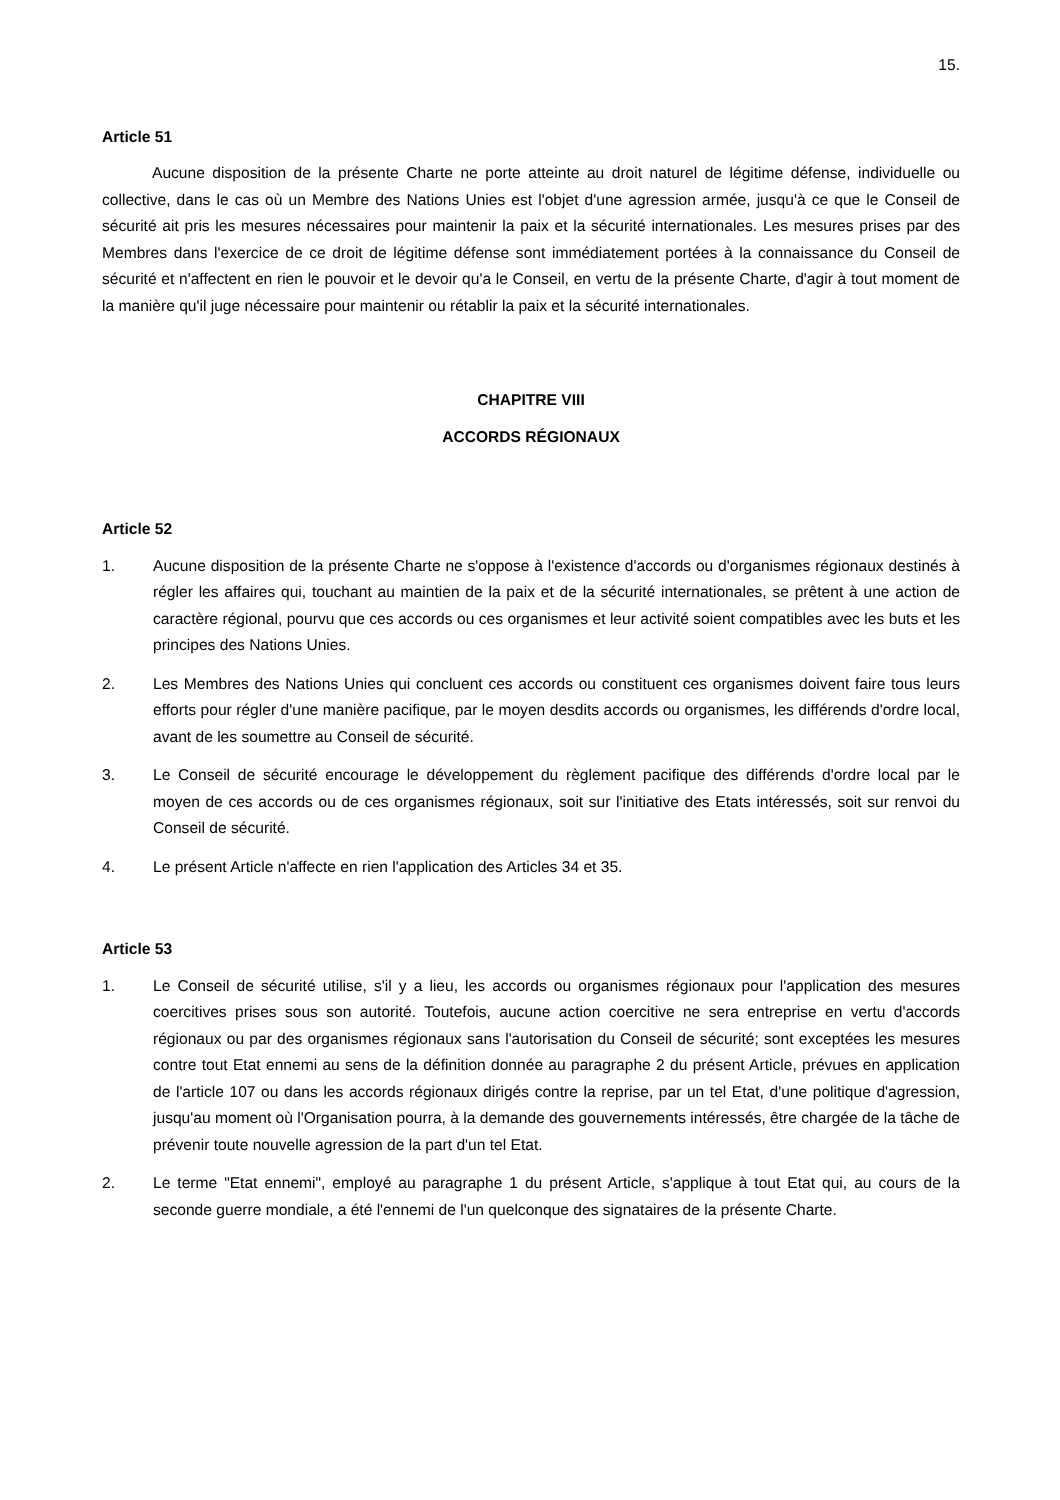15.
Article 51
Aucune disposition de la présente Charte ne porte atteinte au droit naturel de légitime défense, individuelle ou collective, dans le cas où un Membre des Nations Unies est l'objet d'une agression armée, jusqu'à ce que le Conseil de sécurité ait pris les mesures nécessaires pour maintenir la paix et la sécurité internationales. Les mesures prises par des Membres dans l'exercice de ce droit de légitime défense sont immédiatement portées à la connaissance du Conseil de sécurité et n'affectent en rien le pouvoir et le devoir qu'a le Conseil, en vertu de la présente Charte, d'agir à tout moment de la manière qu'il juge nécessaire pour maintenir ou rétablir la paix et la sécurité internationales.
CHAPITRE VIII
ACCORDS RÉGIONAUX
Article 52
1. Aucune disposition de la présente Charte ne s'oppose à l'existence d'accords ou d'organismes régionaux destinés à régler les affaires qui, touchant au maintien de la paix et de la sécurité internationales, se prêtent à une action de caractère régional, pourvu que ces accords ou ces organismes et leur activité soient compatibles avec les buts et les principes des Nations Unies.
2. Les Membres des Nations Unies qui concluent ces accords ou constituent ces organismes doivent faire tous leurs efforts pour régler d'une manière pacifique, par le moyen desdits accords ou organismes, les différends d'ordre local, avant de les soumettre au Conseil de sécurité.
3. Le Conseil de sécurité encourage le développement du règlement pacifique des différends d'ordre local par le moyen de ces accords ou de ces organismes régionaux, soit sur l'initiative des Etats intéressés, soit sur renvoi du Conseil de sécurité.
4. Le présent Article n'affecte en rien l'application des Articles 34 et 35.
Article 53
1. Le Conseil de sécurité utilise, s'il y a lieu, les accords ou organismes régionaux pour l'application des mesures coercitives prises sous son autorité. Toutefois, aucune action coercitive ne sera entreprise en vertu d'accords régionaux ou par des organismes régionaux sans l'autorisation du Conseil de sécurité; sont exceptées les mesures contre tout Etat ennemi au sens de la définition donnée au paragraphe 2 du présent Article, prévues en application de l'article 107 ou dans les accords régionaux dirigés contre la reprise, par un tel Etat, d'une politique d'agression, jusqu'au moment où l'Organisation pourra, à la demande des gouvernements intéressés, être chargée de la tâche de prévenir toute nouvelle agression de la part d'un tel Etat.
2. Le terme "Etat ennemi", employé au paragraphe 1 du présent Article, s'applique à tout Etat qui, au cours de la seconde guerre mondiale, a été l'ennemi de l'un quelconque des signataires de la présente Charte.